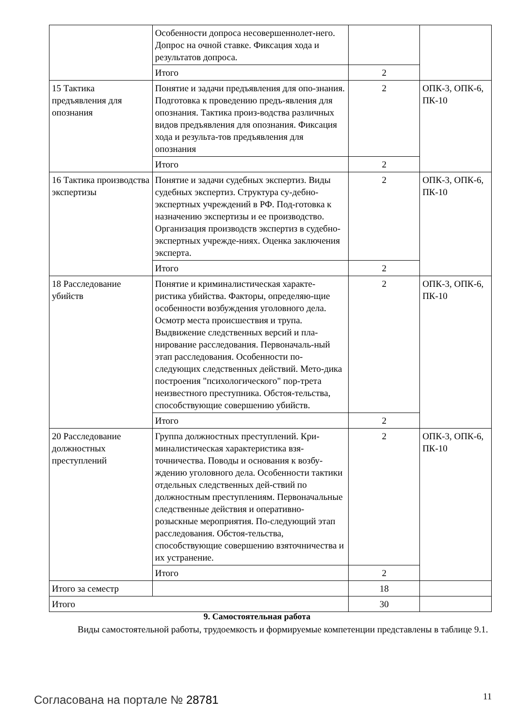| | Особенности допроса несовершеннолет-него. Допрос на очной ставке. Фиксация хода и результатов допроса. | | |
| | Итого | 2 | |
| 15 Тактика предъявления для опознания | Понятие и задачи предъявления для опо-знания. Подготовка к проведению предъ-явления для опознания. Тактика произ-водства различных видов предъявления для опознания. Фиксация хода и результа-тов предъявления для опознания | 2 | ОПК-3, ОПК-6, ПК-10 |
| | Итого | 2 | |
| 16 Тактика производства экспертизы | Понятие и задачи судебных экспертиз. Виды судебных экспертиз. Структура су-дебно-экспертных учреждений в РФ. Под-готовка к назначению экспертизы и ее производство. Организация производств экспертиз в судебно-экспертных учрежде-ниях. Оценка заключения эксперта. | 2 | ОПК-3, ОПК-6, ПК-10 |
| | Итого | 2 | |
| 18 Расследование убийств | Понятие и криминалистическая характе-ристика убийства. Факторы, определяю-щие особенности возбуждения уголовного дела. Осмотр места происшествия и трупа. Выдвижение следственных версий и пла-нирование расследования. Первоначаль-ный этап расследования. Особенности по-следующих следственных действий. Мето-дика построения "психологического" пор-трета неизвестного преступника. Обстоя-тельства, способствующие совершению убийств. | 2 | ОПК-3, ОПК-6, ПК-10 |
| | Итого | 2 | |
| 20 Расследование должностных преступлений | Группа должностных преступлений. Кри-миналистическая характеристика взя-точничества. Поводы и основания к возбу-ждению уголовного дела. Особенности тактики отдельных следственных дей-ствий по должностным преступлениям. Первоначальные следственные действия и оперативно-розыскные мероприятия. По-следующий этап расследования. Обстоя-тельства, способствующие совершению взяточничества и их устранение. | 2 | ОПК-3, ОПК-6, ПК-10 |
| | Итого | 2 | |
| Итого за семестр | | 18 | |
| Итого | | 30 | |
9. Самостоятельная работа
Виды самостоятельной работы, трудоемкость и формируемые компетенции представлены в таблице 9.1.
Согласована на портале № 28781 11